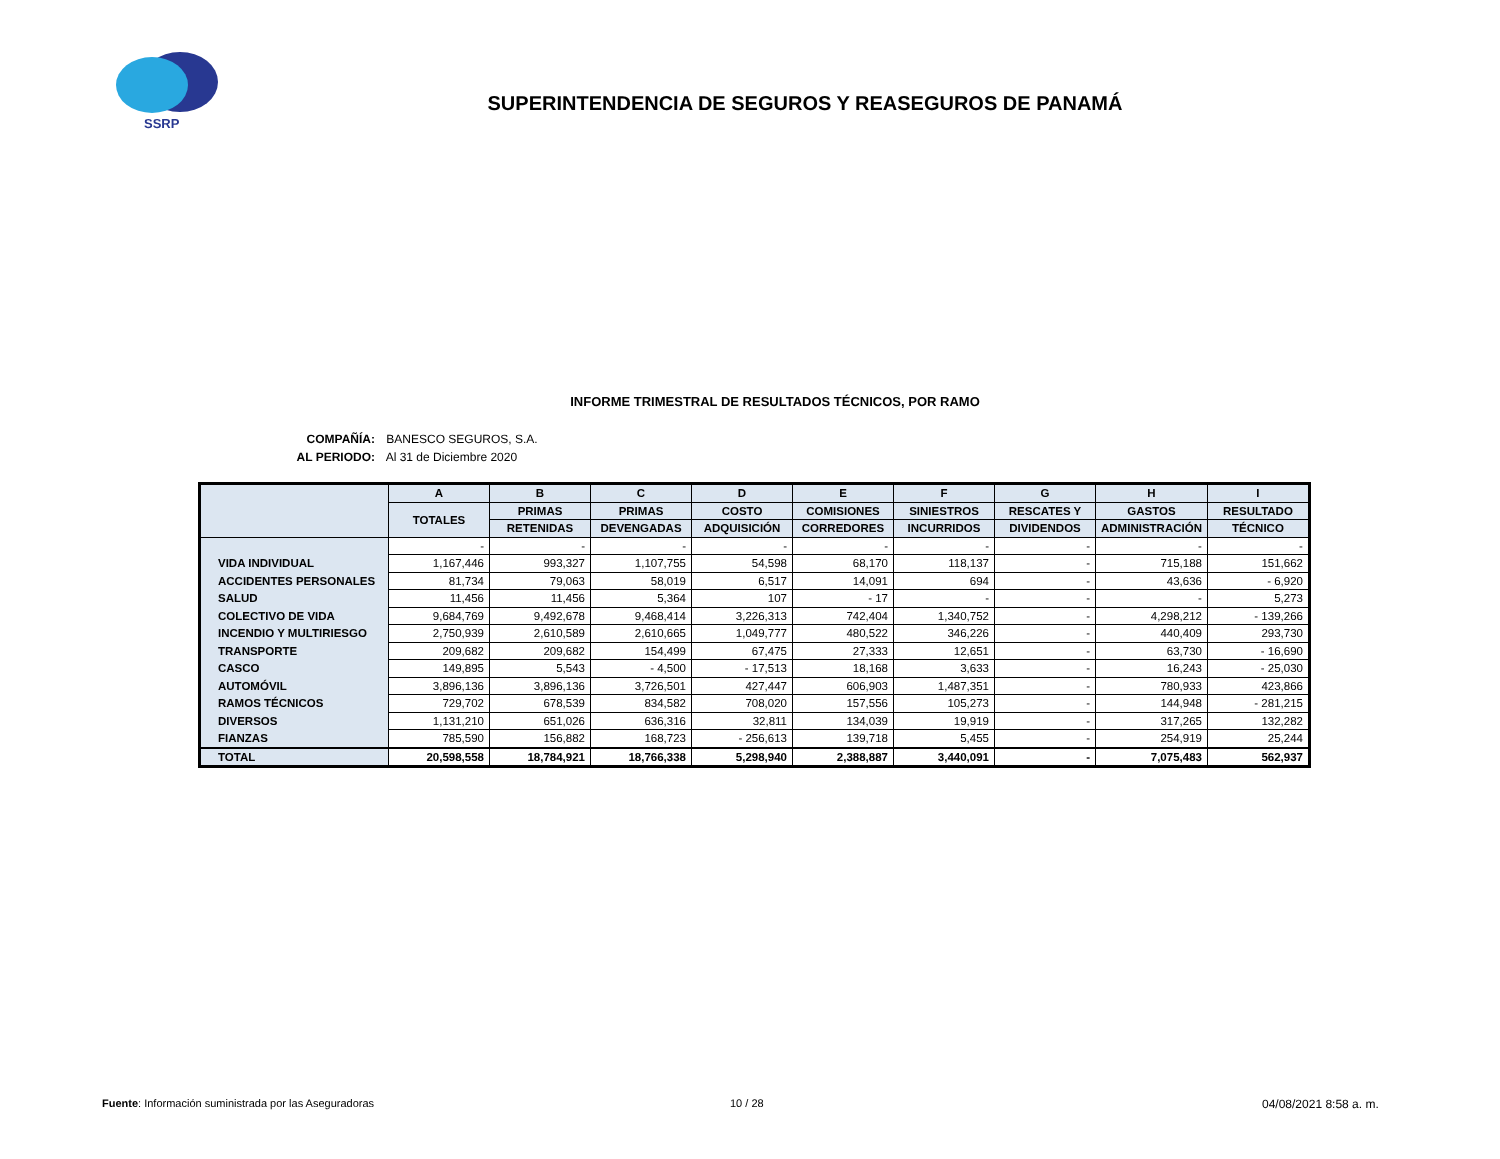SSRP
SUPERINTENDENCIA DE SEGUROS Y REASEGUROS DE PANAMÁ
INFORME TRIMESTRAL DE RESULTADOS TÉCNICOS, POR RAMO
COMPAÑÍA: BANESCO SEGUROS, S.A.
AL PERIODO: Al 31 de Diciembre 2020
| | A | B | C | D | E | F | G | H | I |
| --- | --- | --- | --- | --- | --- | --- | --- | --- | --- |
| | TOTALES | PRIMAS | PRIMAS | COSTO | COMISIONES | SINIESTROS | RESCATES Y | GASTOS | RESULTADO |
| | | RETENIDAS | DEVENGADAS | ADQUISICIÓN | CORREDORES | INCURRIDOS | DIVIDENDOS | ADMINISTRACIÓN | TÉCNICO |
| | - | - | - | - | - | - | - | - | - |
| VIDA INDIVIDUAL | 1,167,446 | 993,327 | 1,107,755 | 54,598 | 68,170 | 118,137 | - | 715,188 | 151,662 |
| ACCIDENTES PERSONALES | 81,734 | 79,063 | 58,019 | 6,517 | 14,091 | 694 | - | 43,636 | - 6,920 |
| SALUD | 11,456 | 11,456 | 5,364 | 107 | - 17 | - | - | - | 5,273 |
| COLECTIVO DE VIDA | 9,684,769 | 9,492,678 | 9,468,414 | 3,226,313 | 742,404 | 1,340,752 | - | 4,298,212 | - 139,266 |
| INCENDIO Y MULTIRIESGO | 2,750,939 | 2,610,589 | 2,610,665 | 1,049,777 | 480,522 | 346,226 | - | 440,409 | 293,730 |
| TRANSPORTE | 209,682 | 209,682 | 154,499 | 67,475 | 27,333 | 12,651 | - | 63,730 | - 16,690 |
| CASCO | 149,895 | 5,543 | - 4,500 | - 17,513 | 18,168 | 3,633 | - | 16,243 | - 25,030 |
| AUTOMÓVIL | 3,896,136 | 3,896,136 | 3,726,501 | 427,447 | 606,903 | 1,487,351 | - | 780,933 | 423,866 |
| RAMOS TÉCNICOS | 729,702 | 678,539 | 834,582 | 708,020 | 157,556 | 105,273 | - | 144,948 | - 281,215 |
| DIVERSOS | 1,131,210 | 651,026 | 636,316 | 32,811 | 134,039 | 19,919 | - | 317,265 | 132,282 |
| FIANZAS | 785,590 | 156,882 | 168,723 | - 256,613 | 139,718 | 5,455 | - | 254,919 | 25,244 |
| TOTAL | 20,598,558 | 18,784,921 | 18,766,338 | 5,298,940 | 2,388,887 | 3,440,091 | - | 7,075,483 | 562,937 |
Fuente: Información suministrada por las Aseguradoras
10 / 28 04/08/2021 8:58 a. m.